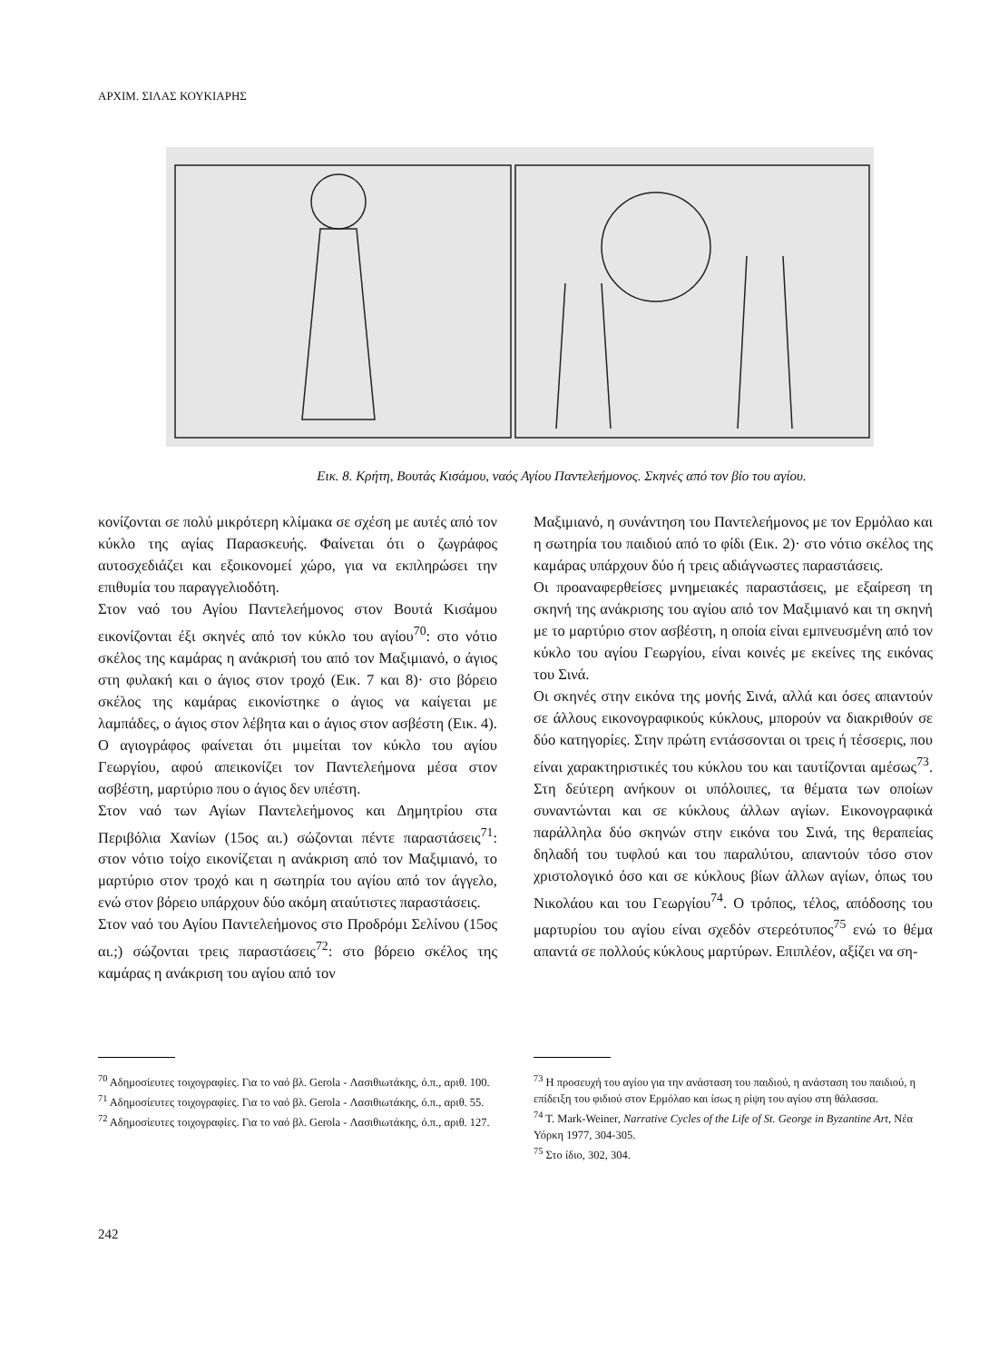ΑΡΧΙΜ. ΣΙΛΑΣ ΚΟΥΚΙΑΡΗΣ
Εικ. 8. Κρήτη, Βουτάς Κισάμου, ναός Αγίου Παντελεήμονος. Σκηνές από τον βίο του αγίου.
κονίζονται σε πολύ μικρότερη κλίμακα σε σχέση με αυτές από τον κύκλο της αγίας Παρασκευής. Φαίνεται ότι ο ζωγράφος αυτοσχεδιάζει και εξοικονομεί χώρο, για να εκπληρώσει την επιθυμία του παραγγελιοδότη.
Στον ναό του Αγίου Παντελεήμονος στον Βουτά Κισάμου εικονίζονται έξι σκηνές από τον κύκλο του αγίου<sup>70</sup>: στο νότιο σκέλος της καμάρας η ανάκρισή του από τον Μαξιμιανό, ο άγιος στη φυλακή και ο άγιος στον τροχό (Εικ. 7 και 8)· στο βόρειο σκέλος της καμάρας εικονίστηκε ο άγιος να καίγεται με λαμπάδες, ο άγιος στον λέβητα και ο άγιος στον ασβέστη (Εικ. 4). Ο αγιογράφος φαίνεται ότι μιμείται τον κύκλο του αγίου Γεωργίου, αφού απεικονίζει τον Παντελεήμονα μέσα στον ασβέστη, μαρτύριο που ο άγιος δεν υπέστη.
Στον ναό των Αγίων Παντελεήμονος και Δημητρίου στα Περιβόλια Χανίων (15ος αι.) σώζονται πέντε παραστάσεις<sup>71</sup>: στον νότιο τοίχο εικονίζεται η ανάκριση από τον Μαξιμιανό, το μαρτύριο στον τροχό και η σωτηρία του αγίου από τον άγγελο, ενώ στον βόρειο υπάρχουν δύο ακόμη αταύτιστες παραστάσεις.
Στον ναό του Αγίου Παντελεήμονος στο Προδρόμι Σελίνου (15ος αι.;) σώζονται τρεις παραστάσεις<sup>72</sup>: στο βόρειο σκέλος της καμάρας η ανάκριση του αγίου από τον
Μαξιμιανό, η συνάντηση του Παντελεήμονος με τον Ερμόλαο και η σωτηρία του παιδιού από το φίδι (Εικ. 2)· στο νότιο σκέλος της καμάρας υπάρχουν δύο ή τρεις αδιάγνωστες παραστάσεις.
Οι προαναφερθείσες μνημειακές παραστάσεις, με εξαίρεση τη σκηνή της ανάκρισης του αγίου από τον Μαξιμιανό και τη σκηνή με το μαρτύριο στον ασβέστη, η οποία είναι εμπνευσμένη από τον κύκλο του αγίου Γεωργίου, είναι κοινές με εκείνες της εικόνας του Σινά.
Οι σκηνές στην εικόνα της μονής Σινά, αλλά και όσες απαντούν σε άλλους εικονογραφικούς κύκλους, μπορούν να διακριθούν σε δύο κατηγορίες. Στην πρώτη εντάσσονται οι τρεις ή τέσσερις, που είναι χαρακτηριστικές του κύκλου του και ταυτίζονται αμέσως<sup>73</sup>. Στη δεύτερη ανήκουν οι υπόλοιπες, τα θέματα των οποίων συναντώνται και σε κύκλους άλλων αγίων. Εικονογραφικά παράλληλα δύο σκηνών στην εικόνα του Σινά, της θεραπείας δηλαδή του τυφλού και του παραλύτου, απαντούν τόσο στον χριστολογικό όσο και σε κύκλους βίων άλλων αγίων, όπως του Νικολάου και του Γεωργίου<sup>74</sup>. Ο τρόπος, τέλος, απόδοσης του μαρτυρίου του αγίου είναι σχεδόν στερεότυπος<sup>75</sup> ενώ το θέμα απαντά σε πολλούς κύκλους μαρτύρων. Επιπλέον, αξίζει να ση-
<sup>70</sup> Αδημοσίευτες τοιχογραφίες. Για το ναό βλ. Gerola - Λασιθιωτάκης, ό.π., αριθ. 100.
<sup>71</sup> Αδημοσίευτες τοιχογραφίες. Για το ναό βλ. Gerola - Λασιθιωτάκης, ό.π., αριθ. 55.
<sup>72</sup> Αδημοσίευτες τοιχογραφίες. Για το ναό βλ. Gerola - Λασιθιωτάκης, ό.π., αριθ. 127.
<sup>73</sup> Η προσευχή του αγίου για την ανάσταση του παιδιού, η ανάσταση του παιδιού, η επίδειξη του φιδιού στον Ερμόλαο και ίσως η ρίψη του αγίου στη θάλασσα.
<sup>74</sup> T. Mark-Weiner, Narrative Cycles of the Life of St. George in Byzantine Art, Νέα Υόρκη 1977, 304-305.
<sup>75</sup> Στο ίδιο, 302, 304.
242